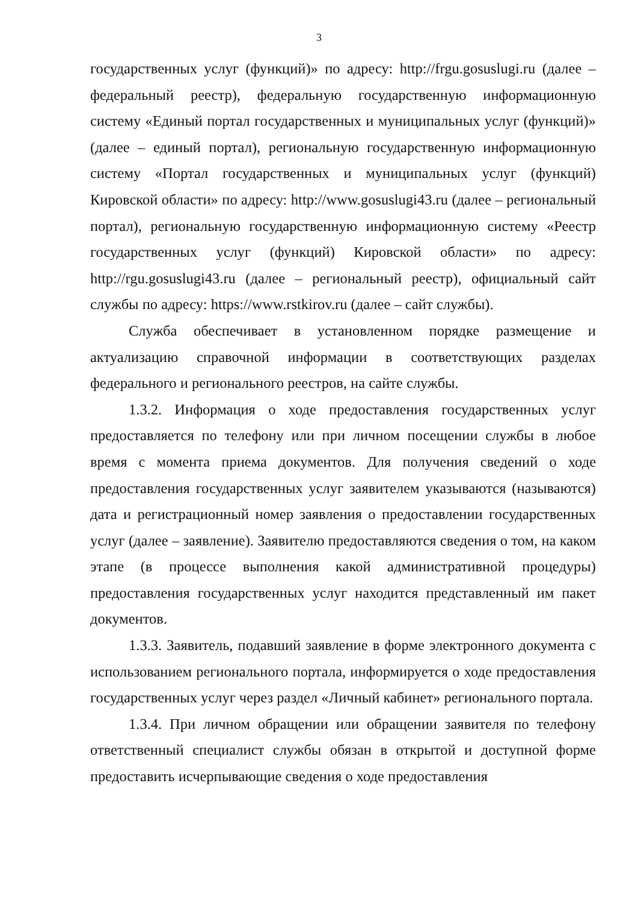3
государственных услуг (функций)» по адресу: http://frgu.gosuslugi.ru (далее – федеральный реестр), федеральную государственную информационную систему «Единый портал государственных и муниципальных услуг (функций)» (далее – единый портал), региональную государственную информационную систему «Портал государственных и муниципальных услуг (функций) Кировской области» по адресу: http://www.gosuslugi43.ru (далее – региональный портал), региональную государственную информационную систему «Реестр государственных услуг (функций) Кировской области» по адресу: http://rgu.gosuslugi43.ru (далее – региональный реестр), официальный сайт службы по адресу: https://www.rstkirov.ru (далее – сайт службы).
Служба обеспечивает в установленном порядке размещение и актуализацию справочной информации в соответствующих разделах федерального и регионального реестров, на сайте службы.
1.3.2. Информация о ходе предоставления государственных услуг предоставляется по телефону или при личном посещении службы в любое время с момента приема документов. Для получения сведений о ходе предоставления государственных услуг заявителем указываются (называются) дата и регистрационный номер заявления о предоставлении государственных услуг (далее – заявление). Заявителю предоставляются сведения о том, на каком этапе (в процессе выполнения какой административной процедуры) предоставления государственных услуг находится представленный им пакет документов.
1.3.3. Заявитель, подавший заявление в форме электронного документа с использованием регионального портала, информируется о ходе предоставления государственных услуг через раздел «Личный кабинет» регионального портала.
1.3.4. При личном обращении или обращении заявителя по телефону ответственный специалист службы обязан в открытой и доступной форме предоставить исчерпывающие сведения о ходе предоставления